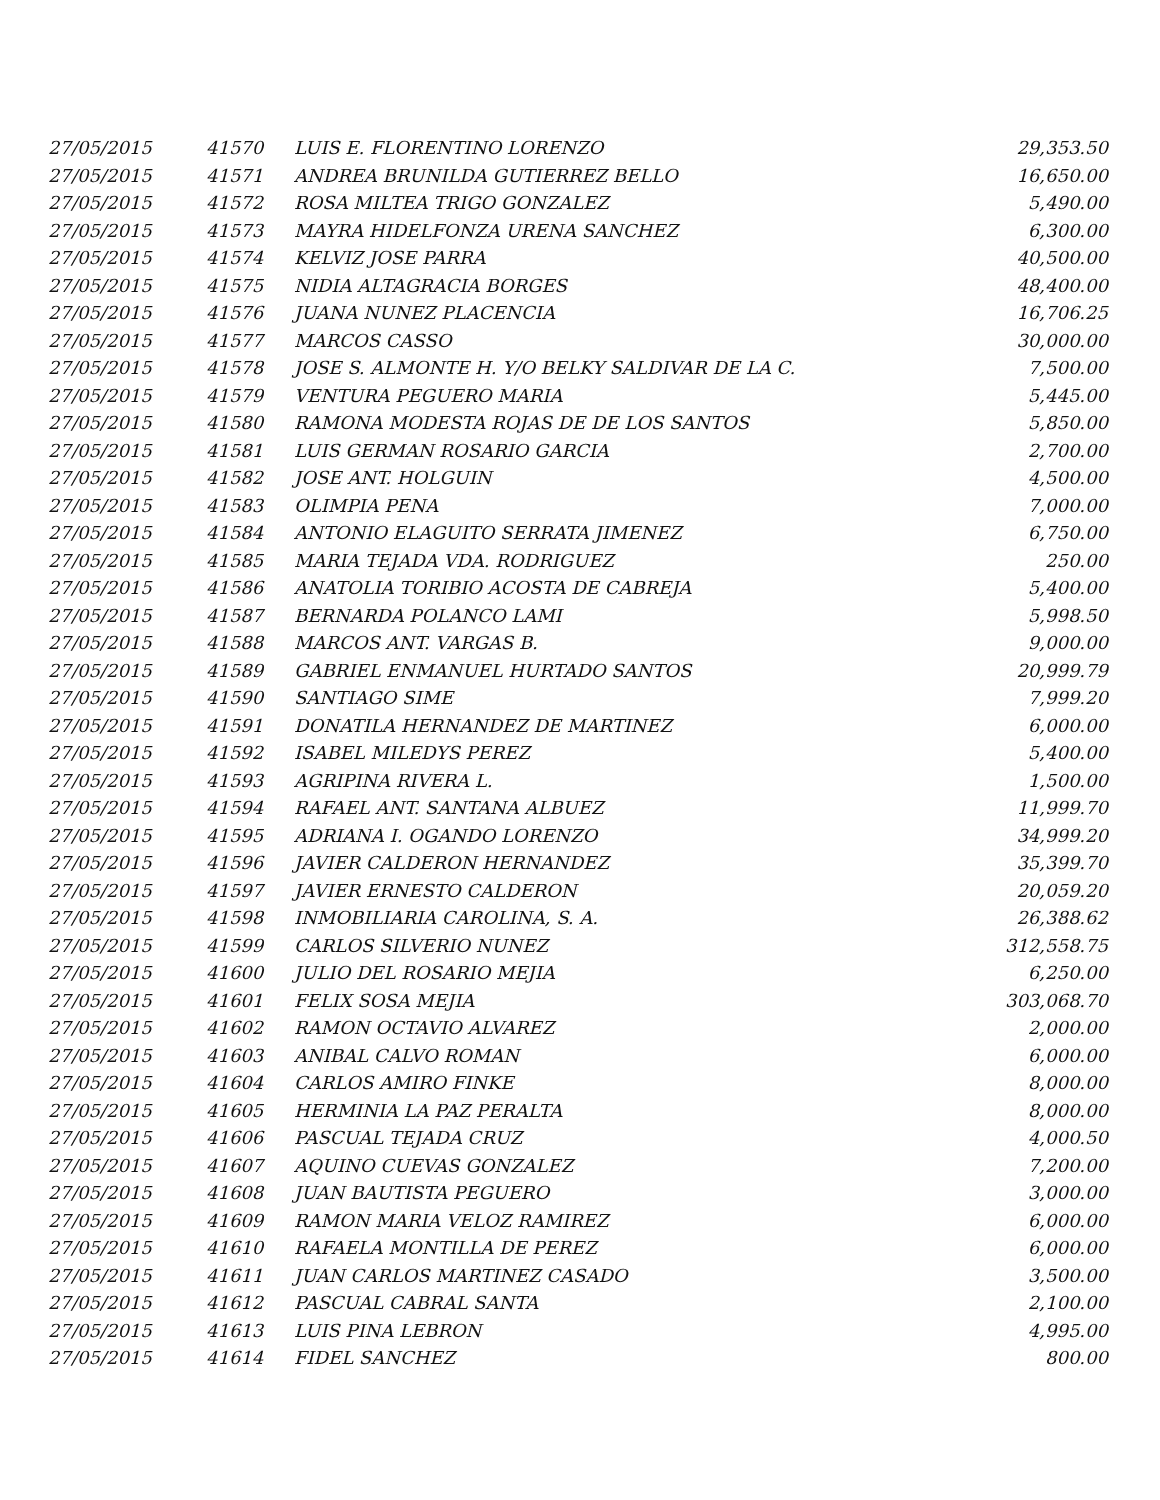| 27/05/2015 | 41570 | LUIS E. FLORENTINO LORENZO | 29,353.50 |
| 27/05/2015 | 41571 | ANDREA BRUNILDA GUTIERREZ BELLO | 16,650.00 |
| 27/05/2015 | 41572 | ROSA MILTEA TRIGO GONZALEZ | 5,490.00 |
| 27/05/2015 | 41573 | MAYRA HIDELFONZA URENA SANCHEZ | 6,300.00 |
| 27/05/2015 | 41574 | KELVIZ JOSE PARRA | 40,500.00 |
| 27/05/2015 | 41575 | NIDIA ALTAGRACIA BORGES | 48,400.00 |
| 27/05/2015 | 41576 | JUANA NUNEZ PLACENCIA | 16,706.25 |
| 27/05/2015 | 41577 | MARCOS CASSO | 30,000.00 |
| 27/05/2015 | 41578 | JOSE S. ALMONTE H. Y/O BELKY SALDIVAR DE LA C. | 7,500.00 |
| 27/05/2015 | 41579 | VENTURA PEGUERO MARIA | 5,445.00 |
| 27/05/2015 | 41580 | RAMONA MODESTA ROJAS DE DE LOS SANTOS | 5,850.00 |
| 27/05/2015 | 41581 | LUIS GERMAN ROSARIO GARCIA | 2,700.00 |
| 27/05/2015 | 41582 | JOSE ANT. HOLGUIN | 4,500.00 |
| 27/05/2015 | 41583 | OLIMPIA PENA | 7,000.00 |
| 27/05/2015 | 41584 | ANTONIO ELAGUITO SERRATA JIMENEZ | 6,750.00 |
| 27/05/2015 | 41585 | MARIA TEJADA VDA. RODRIGUEZ | 250.00 |
| 27/05/2015 | 41586 | ANATOLIA TORIBIO ACOSTA DE CABREJA | 5,400.00 |
| 27/05/2015 | 41587 | BERNARDA POLANCO LAMI | 5,998.50 |
| 27/05/2015 | 41588 | MARCOS ANT. VARGAS B. | 9,000.00 |
| 27/05/2015 | 41589 | GABRIEL ENMANUEL HURTADO SANTOS | 20,999.79 |
| 27/05/2015 | 41590 | SANTIAGO SIME | 7,999.20 |
| 27/05/2015 | 41591 | DONATILA HERNANDEZ DE MARTINEZ | 6,000.00 |
| 27/05/2015 | 41592 | ISABEL MILEDYS PEREZ | 5,400.00 |
| 27/05/2015 | 41593 | AGRIPINA RIVERA L. | 1,500.00 |
| 27/05/2015 | 41594 | RAFAEL ANT. SANTANA ALBUEZ | 11,999.70 |
| 27/05/2015 | 41595 | ADRIANA I. OGANDO LORENZO | 34,999.20 |
| 27/05/2015 | 41596 | JAVIER CALDERON HERNANDEZ | 35,399.70 |
| 27/05/2015 | 41597 | JAVIER ERNESTO CALDERON | 20,059.20 |
| 27/05/2015 | 41598 | INMOBILIARIA CAROLINA, S. A. | 26,388.62 |
| 27/05/2015 | 41599 | CARLOS SILVERIO NUNEZ | 312,558.75 |
| 27/05/2015 | 41600 | JULIO DEL ROSARIO MEJIA | 6,250.00 |
| 27/05/2015 | 41601 | FELIX SOSA MEJIA | 303,068.70 |
| 27/05/2015 | 41602 | RAMON OCTAVIO ALVAREZ | 2,000.00 |
| 27/05/2015 | 41603 | ANIBAL CALVO ROMAN | 6,000.00 |
| 27/05/2015 | 41604 | CARLOS AMIRO FINKE | 8,000.00 |
| 27/05/2015 | 41605 | HERMINIA LA PAZ PERALTA | 8,000.00 |
| 27/05/2015 | 41606 | PASCUAL TEJADA CRUZ | 4,000.50 |
| 27/05/2015 | 41607 | AQUINO CUEVAS GONZALEZ | 7,200.00 |
| 27/05/2015 | 41608 | JUAN BAUTISTA PEGUERO | 3,000.00 |
| 27/05/2015 | 41609 | RAMON MARIA VELOZ RAMIREZ | 6,000.00 |
| 27/05/2015 | 41610 | RAFAELA MONTILLA DE PEREZ | 6,000.00 |
| 27/05/2015 | 41611 | JUAN CARLOS MARTINEZ CASADO | 3,500.00 |
| 27/05/2015 | 41612 | PASCUAL CABRAL SANTA | 2,100.00 |
| 27/05/2015 | 41613 | LUIS PINA LEBRON | 4,995.00 |
| 27/05/2015 | 41614 | FIDEL SANCHEZ | 800.00 |